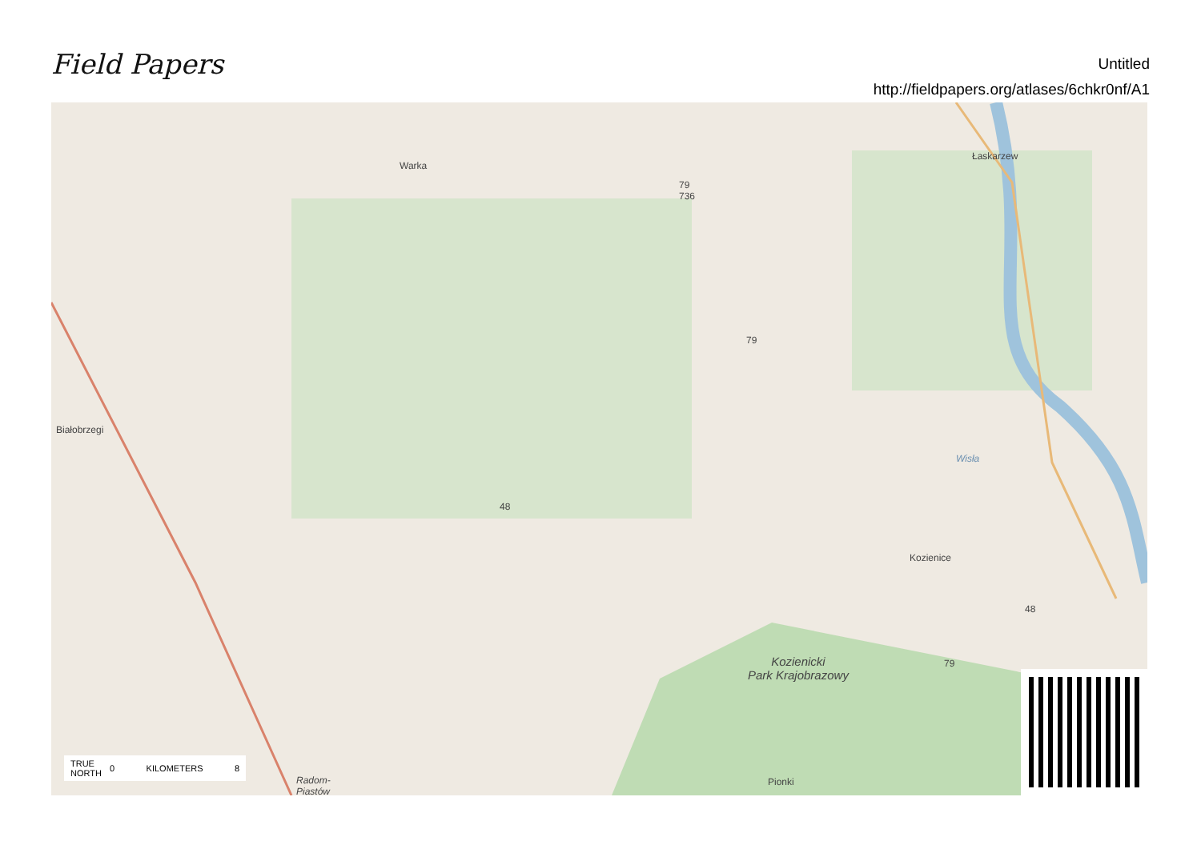Field Papers
Untitled
http://fieldpapers.org/atlases/6chkr0nf/A1
Warka
Łaskarzew
Białobrzegi
Kozienice
Wisła
Kozienicki
Park Krajobrazowy
Pionki
Radom-
Piastów
79
736
79
48
48
79
TRUE
NORTH 0 KILOMETERS 8